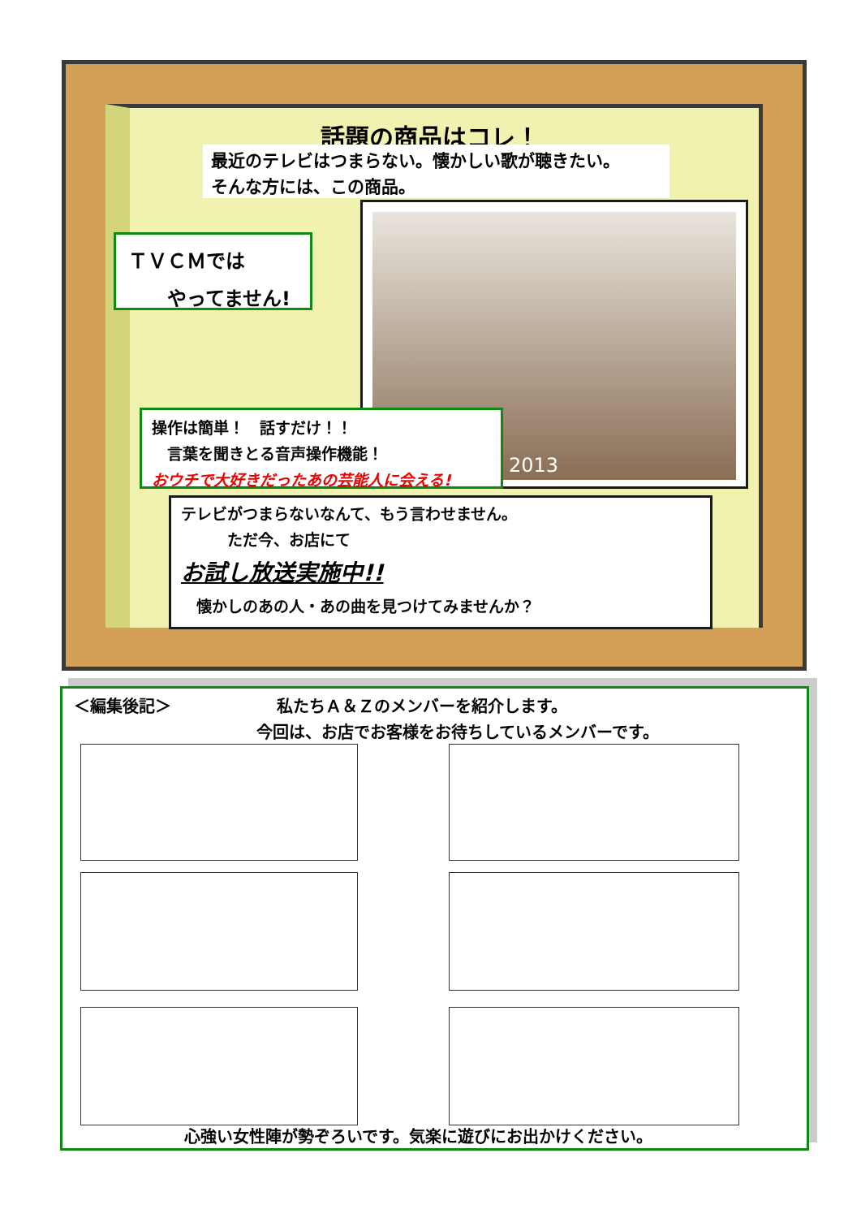話題の商品はコレ！
最近のテレビはつまらない。懐かしい歌が聴きたい。
そんな方には、この商品。
ＴＶＣＭでは
　　やってません!
2013
操作は簡単！　話すだけ！！
　言葉を聞きとる音声操作機能！
おウチで大好きだったあの芸能人に会える!
テレビがつまらないなんて、もう言わせません。
　　　ただ今、お店にて
お試し放送実施中!!
　懐かしのあの人・あの曲を見つけてみませんか？
＜編集後記＞ 私たちＡ＆Ｚのメンバーを紹介します。
今回は、お店でお客様をお待ちしているメンバーです。
心強い女性陣が勢ぞろいです。気楽に遊びにお出かけください。